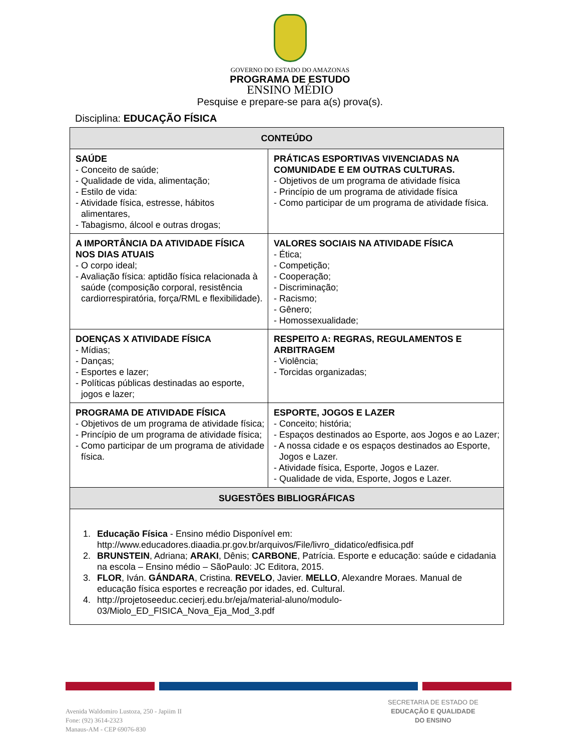GOVERNO DO ESTADO DO AMAZONAS
PROGRAMA DE ESTUDO
ENSINO MÉDIO
Pesquise e prepare-se para a(s) prova(s).
Disciplina: EDUCAÇÃO FÍSICA
| CONTEÚDO | |
| --- | --- |
| SAÚDE - Conceito de saúde; - Qualidade de vida, alimentação; - Estilo de vida: - Atividade física, estresse, hábitos alimentares, - Tabagismo, álcool e outras drogas; | PRÁTICAS ESPORTIVAS VIVENCIADAS NA COMUNIDADE E EM OUTRAS CULTURAS. - Objetivos de um programa de atividade física - Princípio de um programa de atividade física - Como participar de um programa de atividade física. |
| A IMPORTÂNCIA DA ATIVIDADE FÍSICA NOS DIAS ATUAIS - O corpo ideal; - Avaliação física: aptidão física relacionada à saúde (composição corporal, resistência cardiorrespiratória, força/RML e flexibilidade). | VALORES SOCIAIS NA ATIVIDADE FÍSICA - Ética; - Competição; - Cooperação; - Discriminação; - Racismo; - Gênero; - Homossexualidade; |
| DOENÇAS X ATIVIDADE FÍSICA - Mídias; - Danças; - Esportes e lazer; - Políticas públicas destinadas ao esporte, jogos e lazer; | RESPEITO A: REGRAS, REGULAMENTOS E ARBITRAGEM - Violência; - Torcidas organizadas; |
| PROGRAMA DE ATIVIDADE FÍSICA - Objetivos de um programa de atividade física; - Princípio de um programa de atividade física; - Como participar de um programa de atividade física. | ESPORTE, JOGOS E LAZER - Conceito; história; - Espaços destinados ao Esporte, aos Jogos e ao Lazer; - A nossa cidade e os espaços destinados ao Esporte, Jogos e Lazer. - Atividade física, Esporte, Jogos e Lazer. - Qualidade de vida, Esporte, Jogos e Lazer. |
| SUGESTÕES BIBLIOGRÁFICAS | |
| 1. Educação Física - Ensino médio Disponível em: http://www.educadores.diaadia.pr.gov.br/arquivos/File/livro_didatico/edfisica.pdf 2. BRUNSTEIN , Adriana; ARAKI , Dênis; CARBONE , Patrícia. Esporte e educação: saúde e cidadania na escola – Ensino médio – SãoPaulo: JC Editora, 2015. 3. FLOR , Iván. GÁNDARA , Cristina. REVELO , Javier. MELLO , Alexandre Moraes. Manual de educação física esportes e recreação por idades, ed. Cultural. 4. http://projetoseeduc.cecierj.edu.br/eja/material-aluno/modulo-03/Miolo_ED_FISICA_Nova_Eja_Mod_3.pdf | |
Avenida Waldomiro Lustoza, 250 - Japiim II
Fone: (92) 3614-2323
Manaus-AM - CEP 69076-830
SECRETARIA DE ESTADO DE
EDUCAÇÃO E QUALIDADE
DO ENSINO